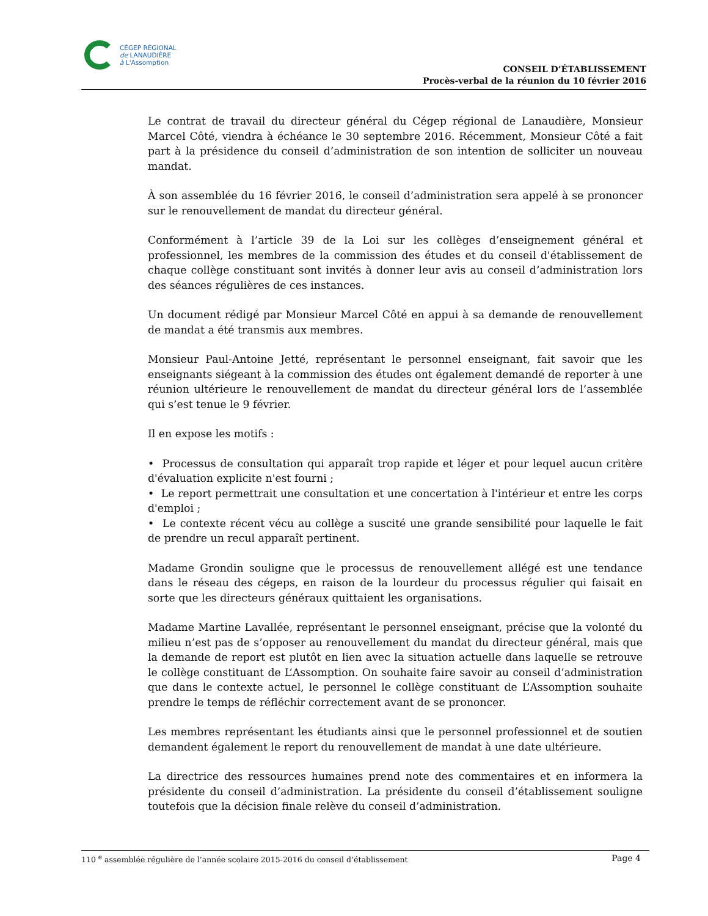CÉGEP RÉGIONAL
de LANAUDIÈRE
à L'Assomption
CONSEIL D’ÉTABLISSEMENT
Procès-verbal de la réunion du 10 février 2016
Le contrat de travail du directeur général du Cégep régional de Lanaudière, Monsieur Marcel Côté, viendra à échéance le 30 septembre 2016. Récemment, Monsieur Côté a fait part à la présidence du conseil d’administration de son intention de solliciter un nouveau mandat.
À son assemblée du 16 février 2016, le conseil d’administration sera appelé à se prononcer sur le renouvellement de mandat du directeur général.
Conformément à l’article 39 de la Loi sur les collèges d’enseignement général et professionnel, les membres de la commission des études et du conseil d'établissement de chaque collège constituant sont invités à donner leur avis au conseil d’administration lors des séances régulières de ces instances.
Un document rédigé par Monsieur Marcel Côté en appui à sa demande de renouvellement de mandat a été transmis aux membres.
Monsieur Paul-Antoine Jetté, représentant le personnel enseignant, fait savoir que les enseignants siégeant à la commission des études ont également demandé de reporter à une réunion ultérieure le renouvellement de mandat du directeur général lors de l’assemblée qui s’est tenue le 9 février.
Il en expose les motifs :
• Processus de consultation qui apparaît trop rapide et léger et pour lequel aucun critère d'évaluation explicite n'est fourni ;
• Le report permettrait une consultation et une concertation à l'intérieur et entre les corps d'emploi ;
• Le contexte récent vécu au collège a suscité une grande sensibilité pour laquelle le fait de prendre un recul apparaît pertinent.
Madame Grondin souligne que le processus de renouvellement allégé est une tendance dans le réseau des cégeps, en raison de la lourdeur du processus régulier qui faisait en sorte que les directeurs généraux quittaient les organisations.
Madame Martine Lavallée, représentant le personnel enseignant, précise que la volonté du milieu n’est pas de s’opposer au renouvellement du mandat du directeur général, mais que la demande de report est plutôt en lien avec la situation actuelle dans laquelle se retrouve le collège constituant de L’Assomption. On souhaite faire savoir au conseil d’administration que dans le contexte actuel, le personnel le collège constituant de L’Assomption souhaite prendre le temps de réfléchir correctement avant de se prononcer.
Les membres représentant les étudiants ainsi que le personnel professionnel et de soutien demandent également le report du renouvellement de mandat à une date ultérieure.
La directrice des ressources humaines prend note des commentaires et en informera la présidente du conseil d’administration. La présidente du conseil d’établissement souligne toutefois que la décision finale relève du conseil d’administration.
110 <sup>e</sup> assemblée régulière de l’année scolaire 2015-2016 du conseil d’établissement Page 4